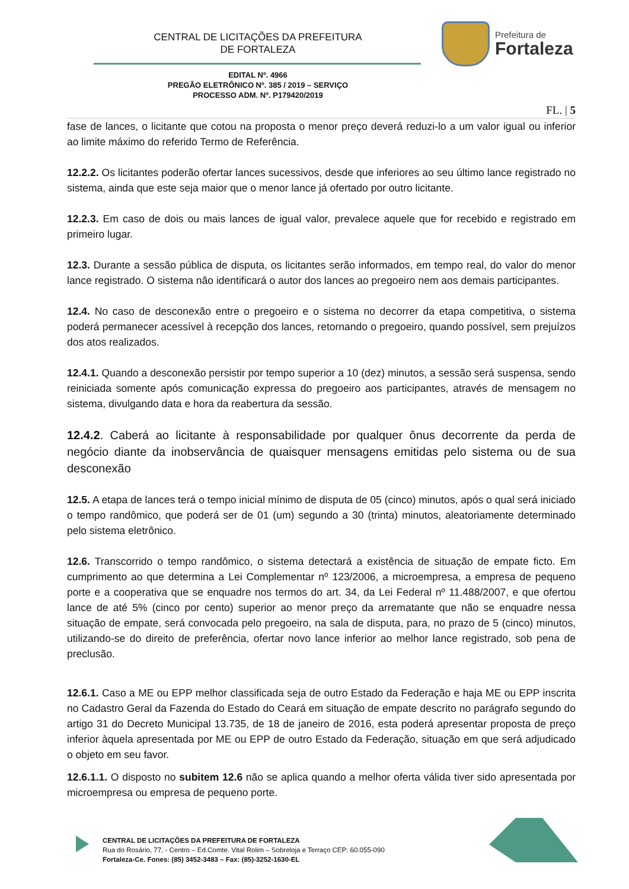CENTRAL DE LICITAÇÕES DA PREFEITURA
DE FORTALEZA
Prefeitura de
Fortaleza
EDITAL Nº. 4966
PREGÃO ELETRÔNICO Nº. 385 / 2019 – SERVIÇO
PROCESSO ADM. Nº. P179420/2019
FL. | 5
fase de lances, o licitante que cotou na proposta o menor preço deverá reduzi-lo a um valor igual ou inferior ao limite máximo do referido Termo de Referência.
12.2.2. Os licitantes poderão ofertar lances sucessivos, desde que inferiores ao seu último lance registrado no sistema, ainda que este seja maior que o menor lance já ofertado por outro licitante.
12.2.3. Em caso de dois ou mais lances de igual valor, prevalece aquele que for recebido e registrado em primeiro lugar.
12.3. Durante a sessão pública de disputa, os licitantes serão informados, em tempo real, do valor do menor lance registrado. O sistema não identificará o autor dos lances ao pregoeiro nem aos demais participantes.
12.4. No caso de desconexão entre o pregoeiro e o sistema no decorrer da etapa competitiva, o sistema poderá permanecer acessível à recepção dos lances, retornando o pregoeiro, quando possível, sem prejuízos dos atos realizados.
12.4.1. Quando a desconexão persistir por tempo superior a 10 (dez) minutos, a sessão será suspensa, sendo reiniciada somente após comunicação expressa do pregoeiro aos participantes, através de mensagem no sistema, divulgando data e hora da reabertura da sessão.
12.4.2. Caberá ao licitante à responsabilidade por qualquer ônus decorrente da perda de negócio diante da inobservância de quaisquer mensagens emitidas pelo sistema ou de sua desconexão
12.5. A etapa de lances terá o tempo inicial mínimo de disputa de 05 (cinco) minutos, após o qual será iniciado o tempo randômico, que poderá ser de 01 (um) segundo a 30 (trinta) minutos, aleatoriamente determinado pelo sistema eletrônico.
12.6. Transcorrido o tempo randômico, o sistema detectará a existência de situação de empate ficto. Em cumprimento ao que determina a Lei Complementar nº 123/2006, a microempresa, a empresa de pequeno porte e a cooperativa que se enquadre nos termos do art. 34, da Lei Federal nº 11.488/2007, e que ofertou lance de até 5% (cinco por cento) superior ao menor preço da arrematante que não se enquadre nessa situação de empate, será convocada pelo pregoeiro, na sala de disputa, para, no prazo de 5 (cinco) minutos, utilizando-se do direito de preferência, ofertar novo lance inferior ao melhor lance registrado, sob pena de preclusão.
12.6.1. Caso a ME ou EPP melhor classificada seja de outro Estado da Federação e haja ME ou EPP inscrita no Cadastro Geral da Fazenda do Estado do Ceará em situação de empate descrito no parágrafo segundo do artigo 31 do Decreto Municipal 13.735, de 18 de janeiro de 2016, esta poderá apresentar proposta de preço inferior àquela apresentada por ME ou EPP de outro Estado da Federação, situação em que será adjudicado o objeto em seu favor.
12.6.1.1. O disposto no subitem 12.6 não se aplica quando a melhor oferta válida tiver sido apresentada por microempresa ou empresa de pequeno porte.
CENTRAL DE LICITAÇÕES DA PREFEITURA DE FORTALEZA
Rua do Rosário, 77, - Centro – Ed.Comte. Vital Rolim – Sobreloja e Terraço CEP: 60.055-090
Fortaleza-Ce. Fones: (85) 3452-3483 – Fax: (85)-3252-1630-EL